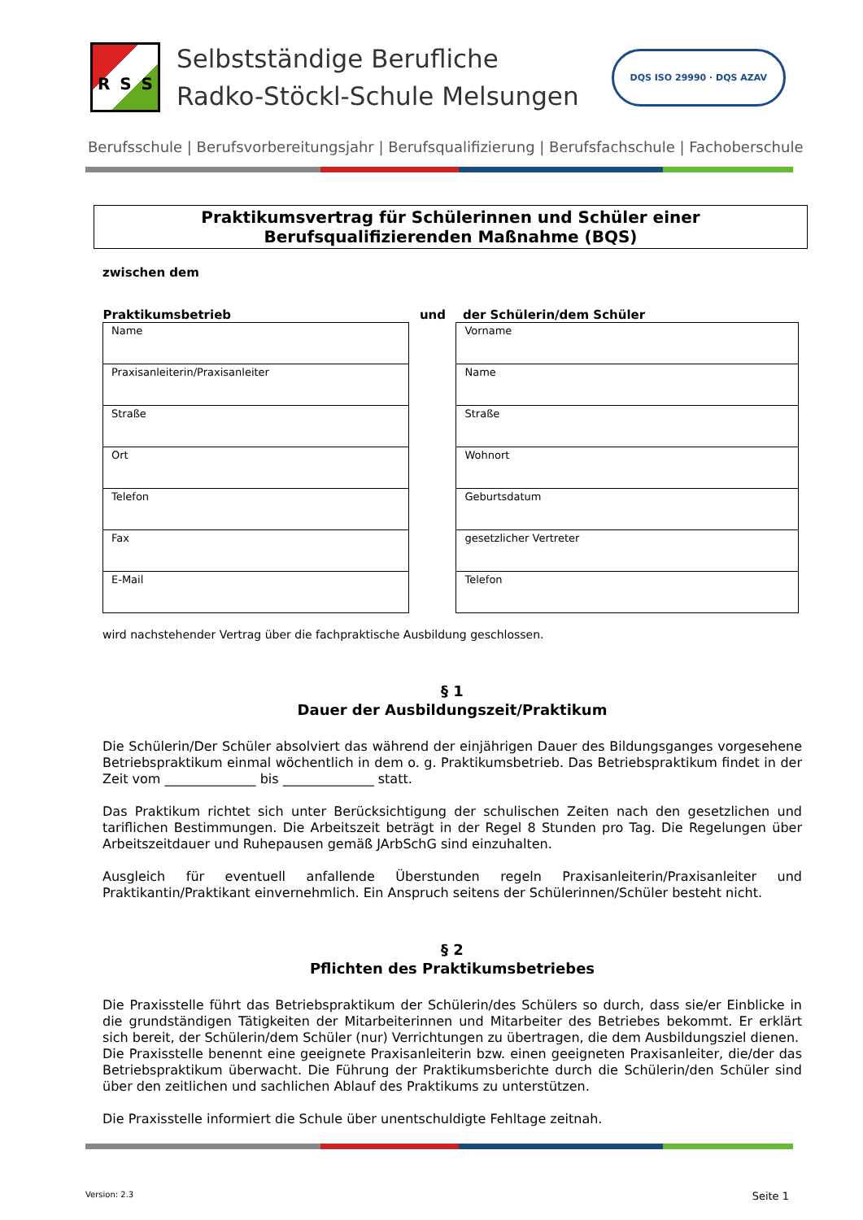R S S
Selbstständige Berufliche
Radko-Stöckl-Schule Melsungen
DQS ISO 29990 · DQS AZAV
Berufsschule | Berufsvorbereitungsjahr | Berufsqualifizierung | Berufsfachschule | Fachoberschule
Praktikumsvertrag für Schülerinnen und Schüler einer
Berufsqualifizierenden Maßnahme (BQS)
zwischen dem
| Praktikumsbetrieb | und | der Schülerin/dem Schüler |
| Name | | Vorname |
| Praxisanleiterin/Praxisanleiter | | Name |
| Straße | | Straße |
| Ort | | Wohnort |
| Telefon | | Geburtsdatum |
| Fax | | gesetzlicher Vertreter |
| E-Mail | | Telefon |
wird nachstehender Vertrag über die fachpraktische Ausbildung geschlossen.
§ 1
Dauer der Ausbildungszeit/Praktikum
Die Schülerin/Der Schüler absolviert das während der einjährigen Dauer des Bildungsganges vorgesehene Betriebspraktikum einmal wöchentlich in dem o. g. Praktikumsbetrieb. Das Betriebspraktikum findet in der Zeit vom ______________ bis ______________ statt.
Das Praktikum richtet sich unter Berücksichtigung der schulischen Zeiten nach den gesetzlichen und tariflichen Bestimmungen. Die Arbeitszeit beträgt in der Regel 8 Stunden pro Tag. Die Regelungen über Arbeitszeitdauer und Ruhepausen gemäß JArbSchG sind einzuhalten.
Ausgleich für eventuell anfallende Überstunden regeln Praxisanleiterin/Praxisanleiter und Praktikantin/Praktikant einvernehmlich. Ein Anspruch seitens der Schülerinnen/Schüler besteht nicht.
§ 2
Pflichten des Praktikumsbetriebes
Die Praxisstelle führt das Betriebspraktikum der Schülerin/des Schülers so durch, dass sie/er Einblicke in die grundständigen Tätigkeiten der Mitarbeiterinnen und Mitarbeiter des Betriebes bekommt. Er erklärt sich bereit, der Schülerin/dem Schüler (nur) Verrichtungen zu übertragen, die dem Ausbildungsziel dienen.
Die Praxisstelle benennt eine geeignete Praxisanleiterin bzw. einen geeigneten Praxisanleiter, die/der das Betriebspraktikum überwacht. Die Führung der Praktikumsberichte durch die Schülerin/den Schüler sind über den zeitlichen und sachlichen Ablauf des Praktikums zu unterstützen.
Die Praxisstelle informiert die Schule über unentschuldigte Fehltage zeitnah.
Version: 2.3 Seite 1